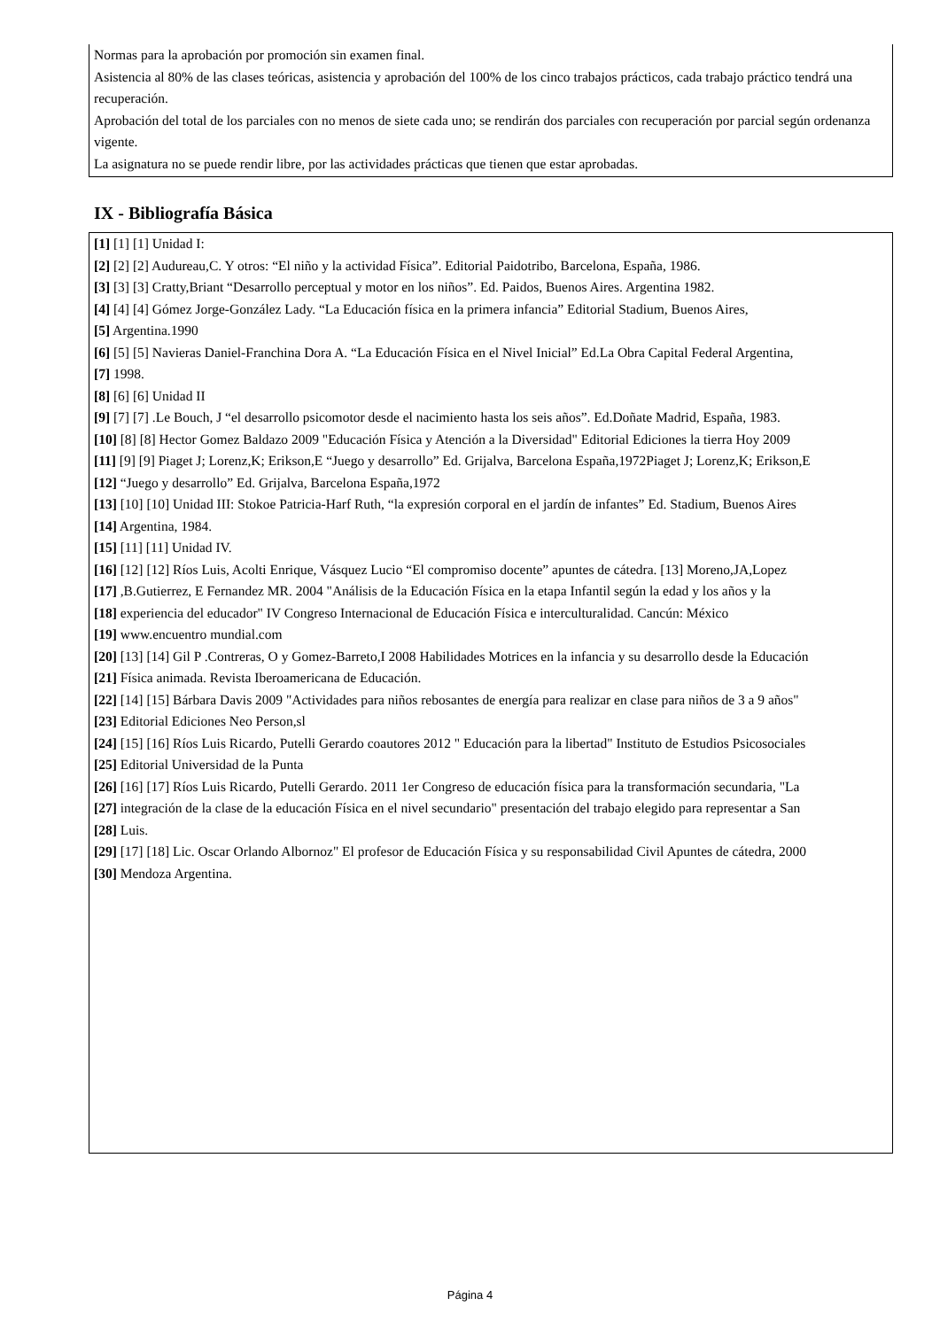Normas para la aprobación por promoción sin examen final.
Asistencia al 80% de las clases teóricas, asistencia y aprobación del 100% de los cinco trabajos prácticos, cada trabajo práctico tendrá una recuperación.
Aprobación del total de los parciales con no menos de siete cada uno; se rendirán dos parciales con recuperación por parcial según ordenanza vigente.
La asignatura no se puede rendir libre, por las actividades prácticas que tienen que estar aprobadas.
IX - Bibliografía Básica
[1] [1] [1] Unidad I:
[2] [2] [2] Audureau,C. Y otros: “El niño y la actividad Física”. Editorial Paidotribo, Barcelona, España, 1986.
[3] [3] [3] Cratty,Briant “Desarrollo perceptual y motor en los niños”. Ed. Paidos, Buenos Aires. Argentina 1982.
[4] [4] [4] Gómez Jorge-González Lady. “La Educación física en la primera infancia” Editorial Stadium, Buenos Aires,
[5] Argentina.1990
[6] [5] [5] Navieras Daniel-Franchina Dora A. “La Educación Física en el Nivel Inicial” Ed.La Obra Capital Federal Argentina,
[7] 1998.
[8] [6] [6] Unidad II
[9] [7] [7] .Le Bouch, J “el desarrollo psicomotor desde el nacimiento hasta los seis años”. Ed.Doñate Madrid, España, 1983.
[10] [8] [8] Hector Gomez Baldazo 2009 "Educación Física y Atención a la Diversidad" Editorial Ediciones la tierra Hoy 2009
[11] [9] [9] Piaget J; Lorenz,K; Erikson,E “Juego y desarrollo” Ed. Grijalva, Barcelona España,1972Piaget J; Lorenz,K; Erikson,E
[12] “Juego y desarrollo” Ed. Grijalva, Barcelona España,1972
[13] [10] [10] Unidad III: Stokoe Patricia-Harf Ruth, “la expresión corporal en el jardín de infantes” Ed. Stadium, Buenos Aires
[14] Argentina, 1984.
[15] [11] [11] Unidad IV.
[16] [12] [12] Ríos Luis, Acolti Enrique, Vásquez Lucio “El compromiso docente” apuntes de cátedra. [13] Moreno,JA,Lopez
[17] ,B.Gutierrez, E Fernandez MR. 2004 "Análisis de la Educación Física en la etapa Infantil según la edad y los años y la
[18] experiencia del educador" IV Congreso Internacional de Educación Física e interculturalidad. Cancún: México
[19] www.encuentro mundial.com
[20] [13] [14] Gil P .Contreras, O y Gomez-Barreto,I 2008 Habilidades Motrices en la infancia y su desarrollo desde la Educación
[21] Física animada. Revista Iberoamericana de Educación.
[22] [14] [15] Bárbara Davis 2009 "Actividades para niños rebosantes de energía para realizar en clase para niños de 3 a 9 años"
[23] Editorial Ediciones Neo Person,sl
[24] [15] [16] Ríos Luis Ricardo, Putelli Gerardo coautores 2012 " Educación para la libertad" Instituto de Estudios Psicosociales
[25] Editorial Universidad de la Punta
[26] [16] [17] Ríos Luis Ricardo, Putelli Gerardo. 2011 1er Congreso de educación física para la transformación secundaria, "La
[27] integración de la clase de la educación Física en el nivel secundario" presentación del trabajo elegido para representar a San
[28] Luis.
[29] [17] [18] Lic. Oscar Orlando Albornoz" El profesor de Educación Física y su responsabilidad Civil Apuntes de cátedra, 2000
[30] Mendoza Argentina.
Página 4